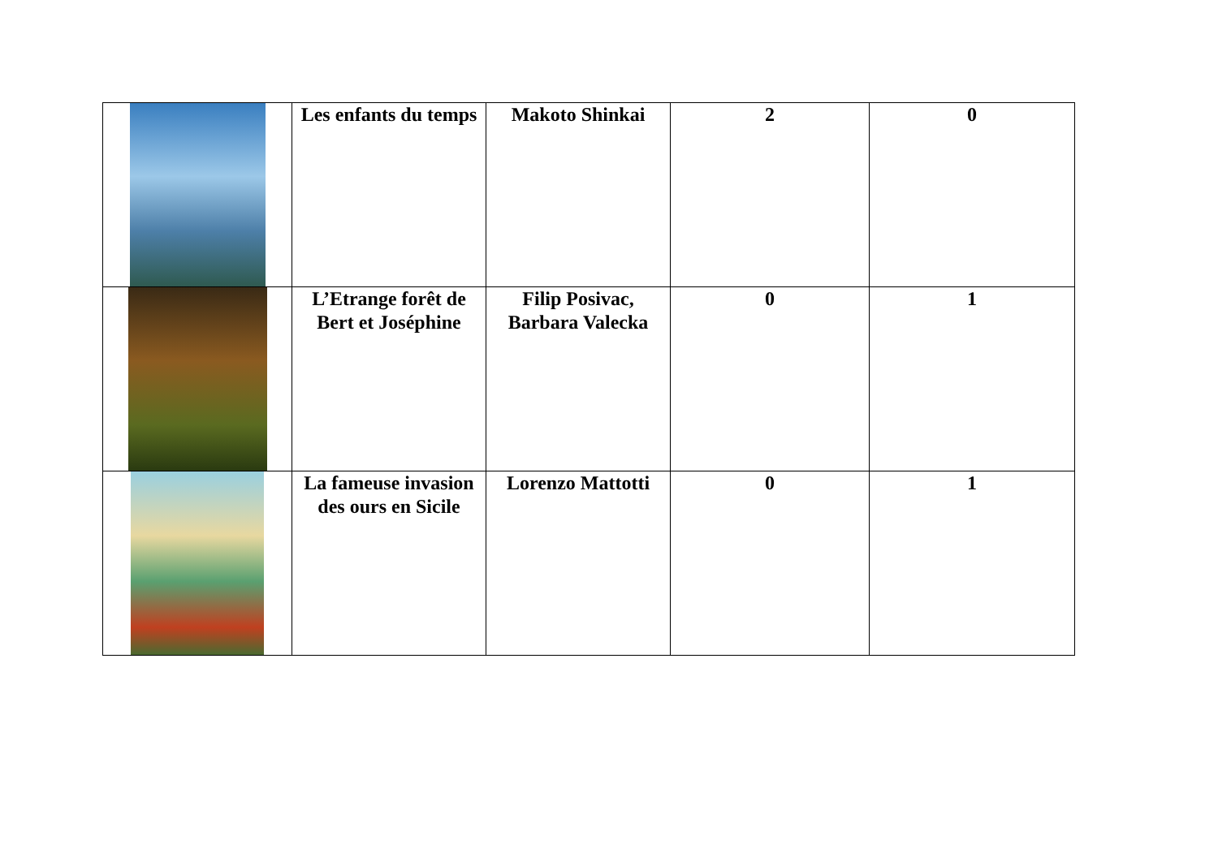| | Les enfants du temps | Makoto Shinkai | 2 | 0 |
| | L’Etrange forêt de Bert et Joséphine | Filip Posivac, Barbara Valecka | 0 | 1 |
| | La fameuse invasion des ours en Sicile | Lorenzo Mattotti | 0 | 1 |